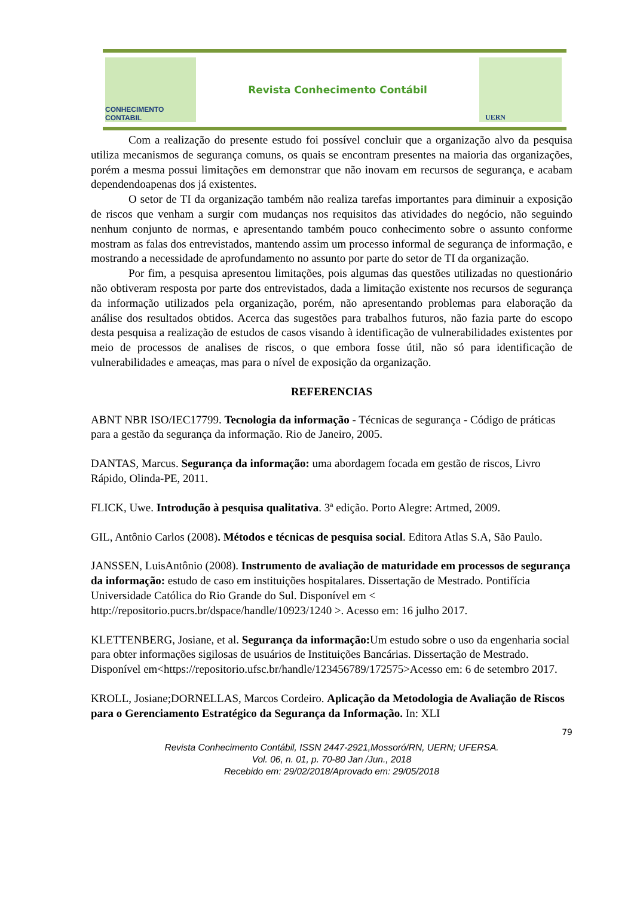CONHECIMENTO CONTABIL
Revista Conhecimento Contábil
UERN
Com a realização do presente estudo foi possível concluir que a organização alvo da pesquisa utiliza mecanismos de segurança comuns, os quais se encontram presentes na maioria das organizações, porém a mesma possui limitações em demonstrar que não inovam em recursos de segurança, e acabam dependendoapenas dos já existentes.
O setor de TI da organização também não realiza tarefas importantes para diminuir a exposição de riscos que venham a surgir com mudanças nos requisitos das atividades do negócio, não seguindo nenhum conjunto de normas, e apresentando também pouco conhecimento sobre o assunto conforme mostram as falas dos entrevistados, mantendo assim um processo informal de segurança de informação, e mostrando a necessidade de aprofundamento no assunto por parte do setor de TI da organização.
Por fim, a pesquisa apresentou limitações, pois algumas das questões utilizadas no questionário não obtiveram resposta por parte dos entrevistados, dada a limitação existente nos recursos de segurança da informação utilizados pela organização, porém, não apresentando problemas para elaboração da análise dos resultados obtidos. Acerca das sugestões para trabalhos futuros, não fazia parte do escopo desta pesquisa a realização de estudos de casos visando à identificação de vulnerabilidades existentes por meio de processos de analises de riscos, o que embora fosse útil, não só para identificação de vulnerabilidades e ameaças, mas para o nível de exposição da organização.
REFERENCIAS
ABNT NBR ISO/IEC17799. Tecnologia da informação - Técnicas de segurança - Código de práticas para a gestão da segurança da informação. Rio de Janeiro, 2005.
DANTAS, Marcus. Segurança da informação: uma abordagem focada em gestão de riscos, Livro Rápido, Olinda-PE, 2011.
FLICK, Uwe. Introdução à pesquisa qualitativa. 3ª edição. Porto Alegre: Artmed, 2009.
GIL, Antônio Carlos (2008). Métodos e técnicas de pesquisa social. Editora Atlas S.A, São Paulo.
JANSSEN, LuisAntônio (2008). Instrumento de avaliação de maturidade em processos de segurança da informação: estudo de caso em instituições hospitalares. Dissertação de Mestrado. Pontifícia Universidade Católica do Rio Grande do Sul. Disponível em < http://repositorio.pucrs.br/dspace/handle/10923/1240 >. Acesso em: 16 julho 2017.
KLETTENBERG, Josiane, et al. Segurança da informação: Um estudo sobre o uso da engenharia social para obter informações sigilosas de usuários de Instituições Bancárias. Dissertação de Mestrado. Disponível em<https://repositorio.ufsc.br/handle/123456789/172575>Acesso em: 6 de setembro 2017.
KROLL, Josiane;DORNELLAS, Marcos Cordeiro. Aplicação da Metodologia de Avaliação de Riscos para o Gerenciamento Estratégico da Segurança da Informação. In: XLI
79
Revista Conhecimento Contábil, ISSN 2447-2921,Mossoró/RN, UERN; UFERSA.
Vol. 06, n. 01, p. 70-80 Jan /Jun., 2018
Recebido em: 29/02/2018/Aprovado em: 29/05/2018